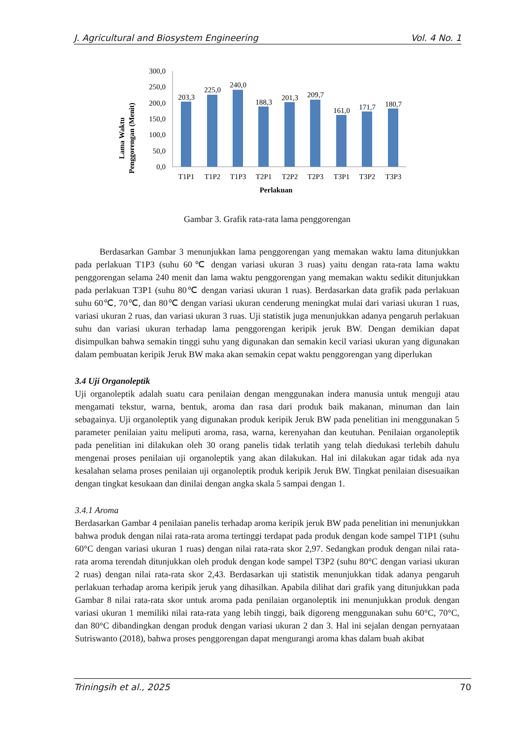J. Agricultural and Biosystem Engineering Vol. 4 No. 1
Lama Waktu
Penggorengan (Menit)
0,0
50,0
100,0
150,0
200,0
250,0
300,0
203,3
225,0
240,0
188,3
201,3
209,7
161,0
171,7
180,7
T1P1
T1P2
T1P3
T2P1
T2P2
T2P3
T3P1
T3P2
T3P3
Perlakuan
Gambar 3. Grafik rata-rata lama penggorengan
Berdasarkan Gambar 3 menunjukkan lama penggorengan yang memakan waktu lama ditunjukkan pada perlakuan T1P3 (suhu 60℃ dengan variasi ukuran 3 ruas) yaitu dengan rata-rata lama waktu penggorengan selama 240 menit dan lama waktu penggorengan yang memakan waktu sedikit ditunjukkan pada perlakuan T3P1 (suhu 80℃ dengan variasi ukuran 1 ruas). Berdasarkan data grafik pada perlakuan suhu 60℃, 70℃, dan 80℃ dengan variasi ukuran cenderung meningkat mulai dari variasi ukuran 1 ruas, variasi ukuran 2 ruas, dan variasi ukuran 3 ruas. Uji statistik juga menunjukkan adanya pengaruh perlakuan suhu dan variasi ukuran terhadap lama penggorengan keripik jeruk BW. Dengan demikian dapat disimpulkan bahwa semakin tinggi suhu yang digunakan dan semakin kecil variasi ukuran yang digunakan dalam pembuatan keripik Jeruk BW maka akan semakin cepat waktu penggorengan yang diperlukan
3.4 Uji Organoleptik
Uji organoleptik adalah suatu cara penilaian dengan menggunakan indera manusia untuk menguji atau mengamati tekstur, warna, bentuk, aroma dan rasa dari produk baik makanan, minuman dan lain sebagainya. Uji organoleptik yang digunakan produk keripik Jeruk BW pada penelitian ini menggunakan 5 parameter penilaian yaitu meliputi aroma, rasa, warna, kerenyahan dan keutuhan. Penilaian organoleptik pada penelitian ini dilakukan oleh 30 orang panelis tidak terlatih yang telah diedukasi terlebih dahulu mengenai proses penilaian uji organoleptik yang akan dilakukan. Hal ini dilakukan agar tidak ada nya kesalahan selama proses penilaian uji organoleptik produk keripik Jeruk BW. Tingkat penilaian disesuaikan dengan tingkat kesukaan dan dinilai dengan angka skala 5 sampai dengan 1.
3.4.1 Aroma
Berdasarkan Gambar 4 penilaian panelis terhadap aroma keripik jeruk BW pada penelitian ini menunjukkan bahwa produk dengan nilai rata-rata aroma tertinggi terdapat pada produk dengan kode sampel T1P1 (suhu 60°C dengan variasi ukuran 1 ruas) dengan nilai rata-rata skor 2,97. Sedangkan produk dengan nilai rata-rata aroma terendah ditunjukkan oleh produk dengan kode sampel T3P2 (suhu 80°C dengan variasi ukuran 2 ruas) dengan nilai rata-rata skor 2,43. Berdasarkan uji statistik menunjukkan tidak adanya pengaruh perlakuan terhadap aroma keripik jeruk yang dihasilkan. Apabila dilihat dari grafik yang ditunjukkan pada Gambar 8 nilai rata-rata skor untuk aroma pada penilaian organoleptik ini menunjukkan produk dengan variasi ukuran 1 memiliki nilai rata-rata yang lebih tinggi, baik digoreng menggunakan suhu 60°C, 70°C, dan 80°C dibandingkan dengan produk dengan variasi ukuran 2 dan 3. Hal ini sejalan dengan pernyataan Sutriswanto (2018), bahwa proses penggorengan dapat mengurangi aroma khas dalam buah akibat
Triningsih et al., 2025 70